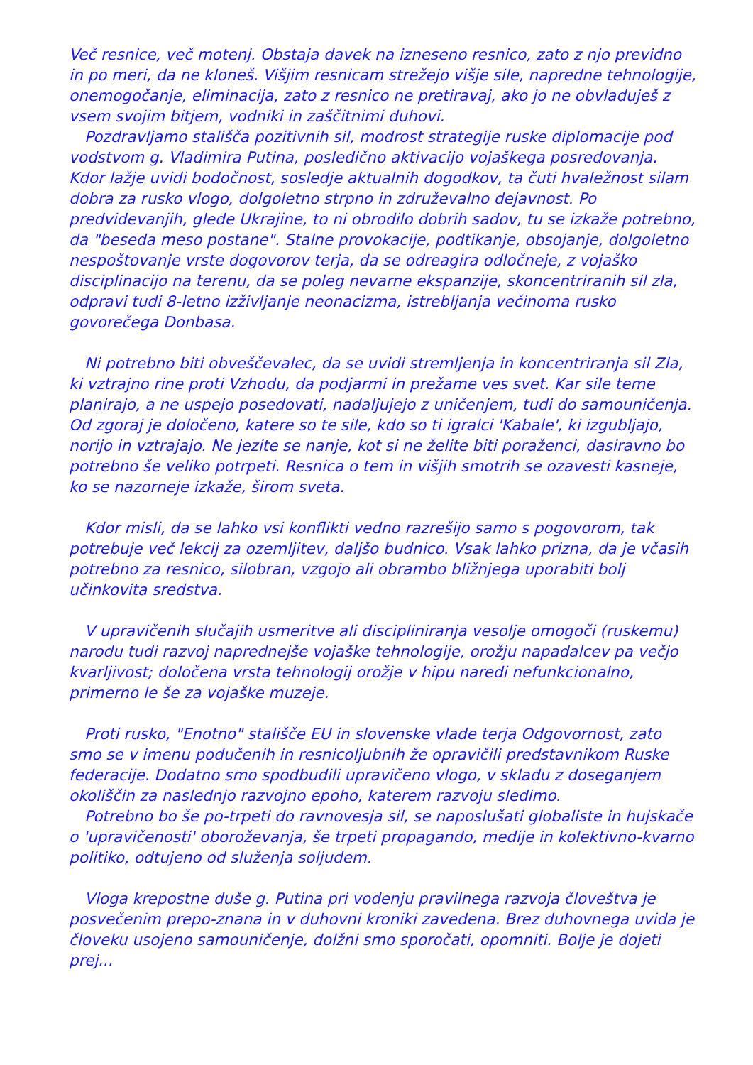Več resnice, več motenj. Obstaja davek na izneseno resnico, zato z njo previdno in po meri, da ne kloneš. Višjim resnicam strežejo višje sile, napredne tehnologije, onemogočanje, eliminacija, zato z resnico ne pretiravaj, ako jo ne obvladuješ z vsem svojim bitjem, vodniki in zaščitnimi duhovi.
Pozdravljamo stališča pozitivnih sil, modrost strategije ruske diplomacije pod vodstvom g. Vladimira Putina, posledično aktivacijo vojaškega posredovanja. Kdor lažje uvidi bodočnost, sosledje aktualnih dogodkov, ta čuti hvaležnost silam dobra za rusko vlogo, dolgoletno strpno in združevalno dejavnost. Po predvidevanjih, glede Ukrajine, to ni obrodilo dobrih sadov, tu se izkaže potrebno, da "beseda meso postane". Stalne provokacije, podtikanje, obsojanje, dolgoletno nespoštovanje vrste dogovorov terja, da se odreagira odločneje, z vojaško disciplinacijo na terenu, da se poleg nevarne ekspanzije, skoncentriranih sil zla, odpravi tudi 8-letno izživljanje neonacizma, istrebljanja večinoma rusko govorečega Donbasa.
Ni potrebno biti obveščevalec, da se uvidi stremljenja in koncentriranja sil Zla, ki vztrajno rine proti Vzhodu, da podjarmi in prežame ves svet. Kar sile teme planirajo, a ne uspejo posedovati, nadaljujejo z uničenjem, tudi do samouničenja. Od zgoraj je določeno, katere so te sile, kdo so ti igralci 'Kabale', ki izgubljajo, norijo in vztrajajo. Ne jezite se nanje, kot si ne želite biti poraženci, dasiravno bo potrebno še veliko potrpeti. Resnica o tem in višjih smotrih se ozavesti kasneje, ko se nazorneje izkaže, širom sveta.
Kdor misli, da se lahko vsi konflikti vedno razrešijo samo s pogovorom, tak potrebuje več lekcij za ozemljitev, daljšo budnico. Vsak lahko prizna, da je včasih potrebno za resnico, silobran, vzgojo ali obrambo bližnjega uporabiti bolj učinkovita sredstva.
V upravičenih slučajih usmeritve ali discipliniranja vesolje omogoči (ruskemu) narodu tudi razvoj naprednejše vojaške tehnologije, orožju napadalcev pa večjo kvarljivost; določena vrsta tehnologij orožje v hipu naredi nefunkcionalno, primerno le še za vojaške muzeje.
Proti rusko, "Enotno" stališče EU in slovenske vlade terja Odgovornost, zato smo se v imenu podučenih in resnicoljubnih že opravičili predstavnikom Ruske federacije. Dodatno smo spodbudili upravičeno vlogo, v skladu z doseganjem okoliščin za naslednjo razvojno epoho, katerem razvoju sledimo.
Potrebno bo še po-trpeti do ravnovesja sil, se naposlušati globaliste in hujskače o 'upravičenosti' oboroževanja, še trpeti propagando, medije in kolektivno-kvarno politiko, odtujeno od služenja soljudem.
Vloga krepostne duše g. Putina pri vodenju pravilnega razvoja človeštva je posvečenim prepo-znana in v duhovni kroniki zavedena. Brez duhovnega uvida je človeku usojeno samouničenje, dolžni smo sporočati, opomniti. Bolje je dojeti prej...